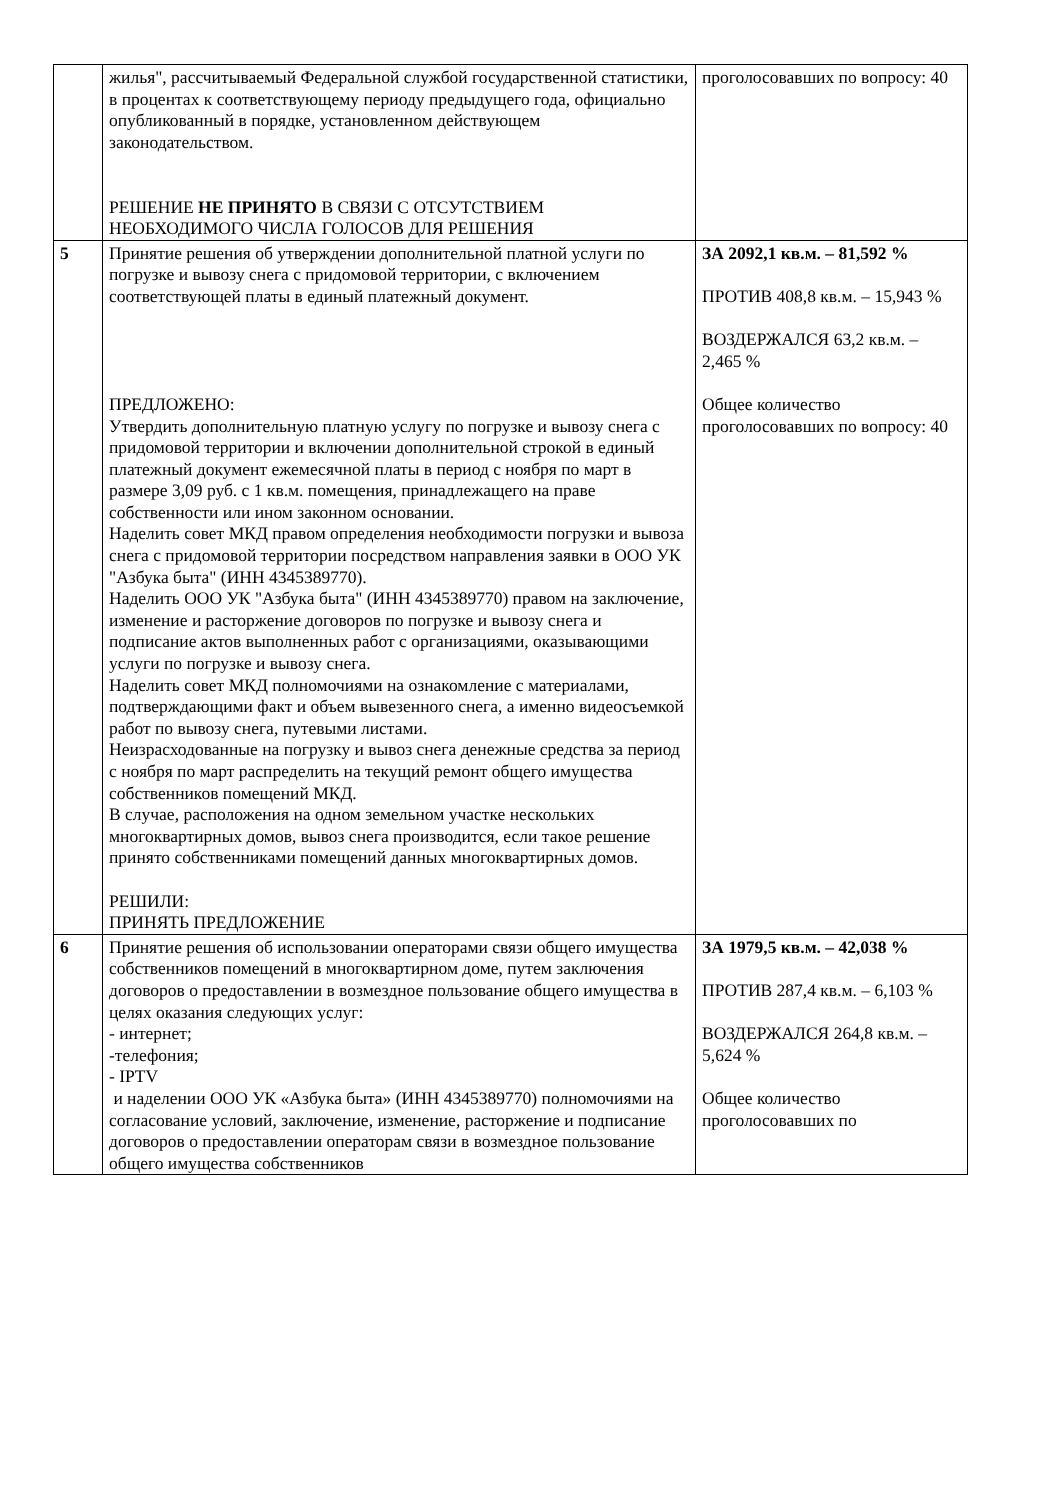| | жилья", рассчитываемый Федеральной службой государственной статистики, в процентах к соответствующему периоду предыдущего года, официально опубликованный в порядке, установленном действующем законодательством. РЕШЕНИЕ НЕ ПРИНЯТО В СВЯЗИ С ОТСУТСТВИЕМ НЕОБХОДИМОГО ЧИСЛА ГОЛОСОВ ДЛЯ РЕШЕНИЯ | проголосовавших по вопросу: 40 |
| 5 | Принятие решения об утверждении дополнительной платной услуги по погрузке и вывозу снега с придомовой территории, с включением соответствующей платы в единый платежный документ. ПРЕДЛОЖЕНО: Утвердить дополнительную платную услугу по погрузке и вывозу снега с придомовой территории и включении дополнительной строкой в единый платежный документ ежемесячной платы в период с ноября по март в размере 3,09 руб. с 1 кв.м. помещения, принадлежащего на праве собственности или ином законном основании. Наделить совет МКД правом определения необходимости погрузки и вывоза снега с придомовой территории посредством направления заявки в ООО УК "Азбука быта" (ИНН 4345389770). Наделить ООО УК "Азбука быта" (ИНН 4345389770) правом на заключение, изменение и расторжение договоров по погрузке и вывозу снега и подписание актов выполненных работ с организациями, оказывающими услуги по погрузке и вывозу снега. Наделить совет МКД полномочиями на ознакомление с материалами, подтверждающими факт и объем вывезенного снега, а именно видеосъемкой работ по вывозу снега, путевыми листами. Неизрасходованные на погрузку и вывоз снега денежные средства за период с ноября по март распределить на текущий ремонт общего имущества собственников помещений МКД. В случае, расположения на одном земельном участке нескольких многоквартирных домов, вывоз снега производится, если такое решение принято собственниками помещений данных многоквартирных домов. РЕШИЛИ: ПРИНЯТЬ ПРЕДЛОЖЕНИЕ | ЗА 2092,1 кв.м. – 81,592 % ПРОТИВ 408,8 кв.м. – 15,943 % ВОЗДЕРЖАЛСЯ 63,2 кв.м. – 2,465 % Общее количество проголосовавших по вопросу: 40 |
| 6 | Принятие решения об использовании операторами связи общего имущества собственников помещений в многоквартирном доме, путем заключения договоров о предоставлении в возмездное пользование общего имущества в целях оказания следующих услуг: - интернет; -телефония; - IPTV и наделении ООО УК «Азбука быта» (ИНН 4345389770) полномочиями на согласование условий, заключение, изменение, расторжение и подписание договоров о предоставлении операторам связи в возмездное пользование общего имущества собственников | ЗА 1979,5 кв.м. – 42,038 % ПРОТИВ 287,4 кв.м. – 6,103 % ВОЗДЕРЖАЛСЯ 264,8 кв.м. – 5,624 % Общее количество проголосовавших по |